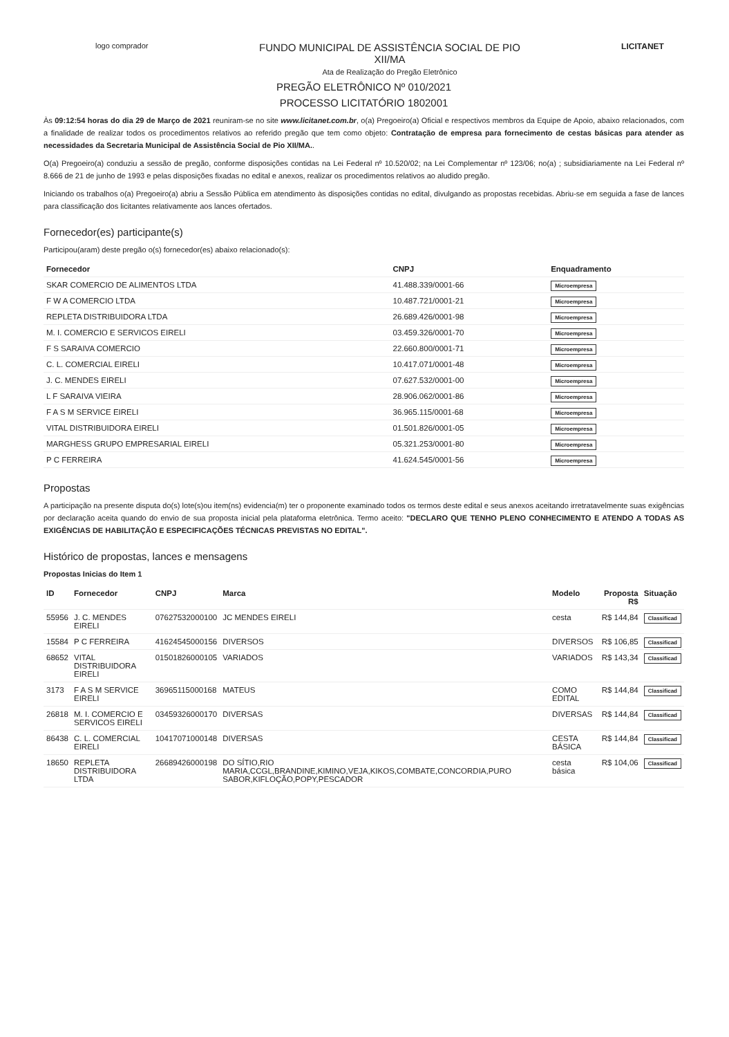logo comprador
FUNDO MUNICIPAL DE ASSISTÊNCIA SOCIAL DE PIO
XII/MA
Ata de Realização do Pregão Eletrônico
LICITANET
PREGÃO ELETRÔNICO Nº 010/2021
PROCESSO LICITATÓRIO 1802001
Às 09:12:54 horas do dia 29 de Março de 2021 reuniram-se no site www.licitanet.com.br, o(a) Pregoeiro(a) Oficial e respectivos membros da Equipe de Apoio, abaixo relacionados, com a finalidade de realizar todos os procedimentos relativos ao referido pregão que tem como objeto: Contratação de empresa para fornecimento de cestas básicas para atender as necessidades da Secretaria Municipal de Assistência Social de Pio XII/MA..
O(a) Pregoeiro(a) conduziu a sessão de pregão, conforme disposições contidas na Lei Federal nº 10.520/02; na Lei Complementar nº 123/06; no(a) ; subsidiariamente na Lei Federal nº 8.666 de 21 de junho de 1993 e pelas disposições fixadas no edital e anexos, realizar os procedimentos relativos ao aludido pregão.
Iniciando os trabalhos o(a) Pregoeiro(a) abriu a Sessão Pública em atendimento às disposições contidas no edital, divulgando as propostas recebidas. Abriu-se em seguida a fase de lances para classificação dos licitantes relativamente aos lances ofertados.
Fornecedor(es) participante(s)
Participou(aram) deste pregão o(s) fornecedor(es) abaixo relacionado(s):
| Fornecedor | CNPJ | Enquadramento |
| --- | --- | --- |
| SKAR COMERCIO DE ALIMENTOS LTDA | 41.488.339/0001-66 | Microempresa |
| F W A COMERCIO LTDA | 10.487.721/0001-21 | Microempresa |
| REPLETA DISTRIBUIDORA LTDA | 26.689.426/0001-98 | Microempresa |
| M. I. COMERCIO E SERVICOS EIRELI | 03.459.326/0001-70 | Microempresa |
| F S SARAIVA COMERCIO | 22.660.800/0001-71 | Microempresa |
| C. L. COMERCIAL EIRELI | 10.417.071/0001-48 | Microempresa |
| J. C. MENDES EIRELI | 07.627.532/0001-00 | Microempresa |
| L F SARAIVA VIEIRA | 28.906.062/0001-86 | Microempresa |
| F A S M SERVICE EIRELI | 36.965.115/0001-68 | Microempresa |
| VITAL DISTRIBUIDORA EIRELI | 01.501.826/0001-05 | Microempresa |
| MARGHESS GRUPO EMPRESARIAL EIRELI | 05.321.253/0001-80 | Microempresa |
| P C FERREIRA | 41.624.545/0001-56 | Microempresa |
Propostas
A participação na presente disputa do(s) lote(s)ou item(ns) evidencia(m) ter o proponente examinado todos os termos deste edital e seus anexos aceitando irretratavelmente suas exigências por declaração aceita quando do envio de sua proposta inicial pela plataforma eletrônica. Termo aceito: "DECLARO QUE TENHO PLENO CONHECIMENTO E ATENDO A TODAS AS EXIGÊNCIAS DE HABILITAÇÃO E ESPECIFICAÇÕES TÉCNICAS PREVISTAS NO EDITAL".
Histórico de propostas, lances e mensagens
Propostas Inicias do Item 1
| ID | Fornecedor | CNPJ | Marca | Modelo | Proposta R$ | Situação |
| --- | --- | --- | --- | --- | --- | --- |
| 55956 | J. C. MENDES EIRELI | 07627532000100 | JC MENDES EIRELI | cesta | R$ 144,84 | Classificad |
| 15584 | P C FERREIRA | 41624545000156 | DIVERSOS | DIVERSOS | R$ 106,85 | Classificad |
| 68652 | VITAL DISTRIBUIDORA EIRELI | 01501826000105 | VARIADOS | VARIADOS | R$ 143,34 | Classificad |
| 3173 | F A S M SERVICE EIRELI | 36965115000168 | MATEUS | COMO EDITAL | R$ 144,84 | Classificad |
| 26818 | M. I. COMERCIO E SERVICOS EIRELI | 03459326000170 | DIVERSAS | DIVERSAS | R$ 144,84 | Classificad |
| 86438 | C. L. COMERCIAL EIRELI | 10417071000148 | DIVERSAS | CESTA BÁSICA | R$ 144,84 | Classificad |
| 18650 | REPLETA DISTRIBUIDORA LTDA | 26689426000198 | DO SÍTIO,RIO MARIA,CCGL,BRANDINE,KIMINO,VEJA,KIKOS,COMBATE,CONCORDIA,PURO SABOR,KIFLOÇÃO,POPY,PESCADOR | cesta básica | R$ 104,06 | Classificad |